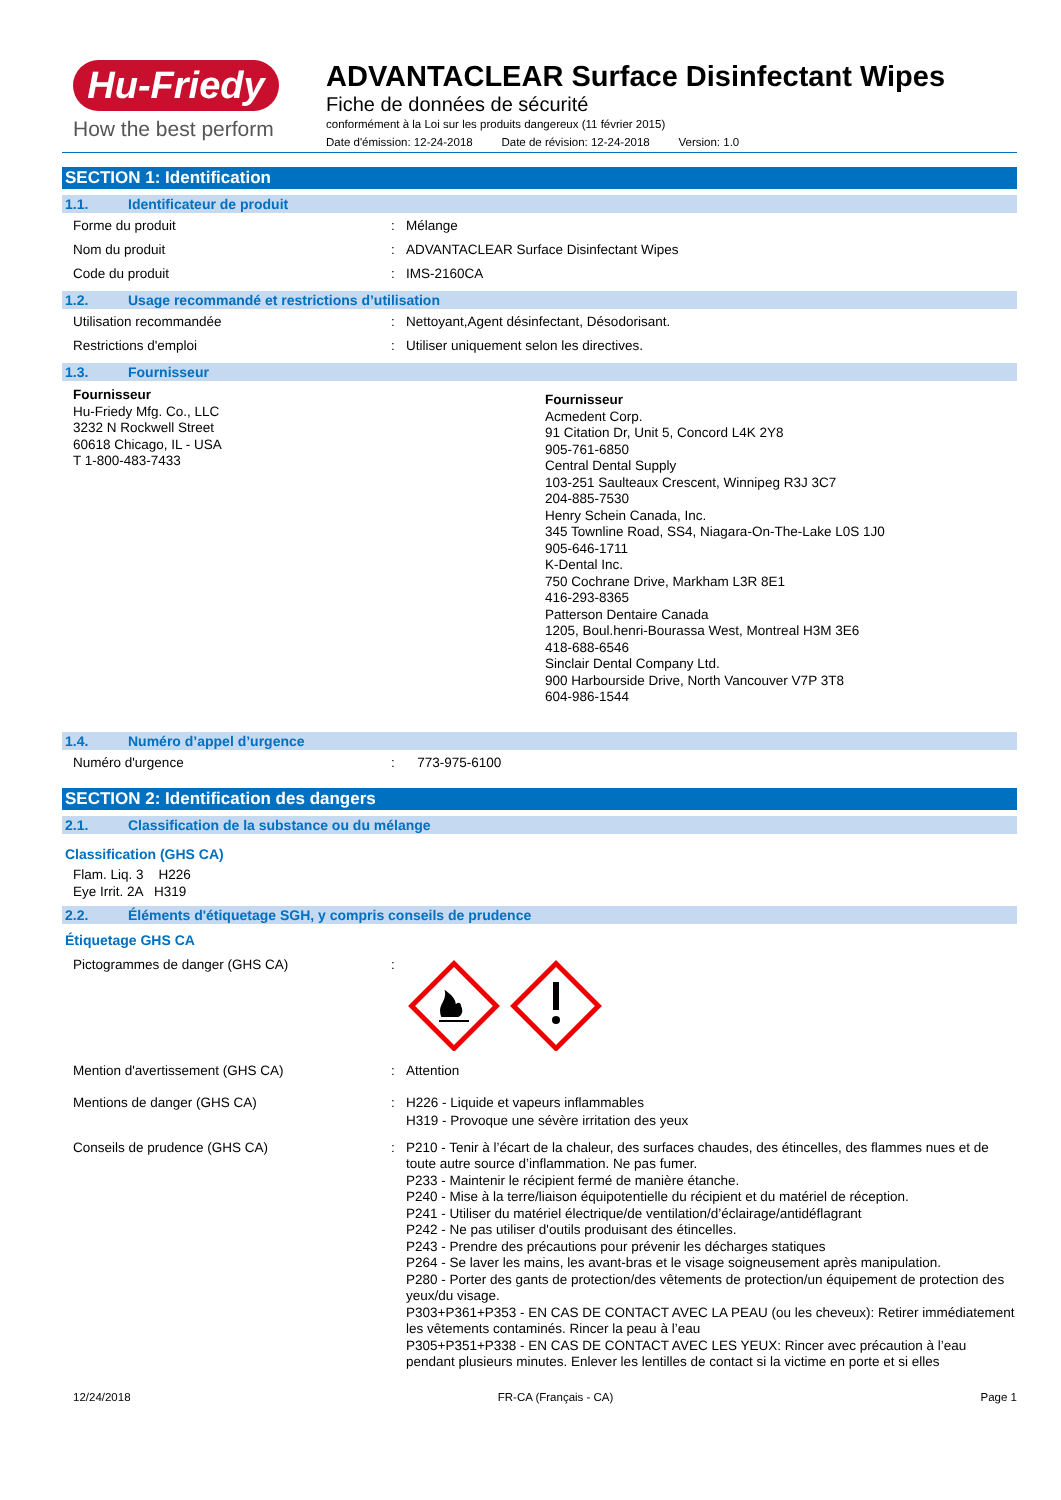Hu-Friedy
How the best perform
ADVANTACLEAR Surface Disinfectant Wipes
Fiche de données de sécurité
conformément à la Loi sur les produits dangereux (11 février 2015)
Date d'émission: 12-24-2018 Date de révision: 12-24-2018 Version: 1.0
SECTION 1: Identification
1.1. Identificateur de produit
Forme du produit : Mélange
Nom du produit : ADVANTACLEAR Surface Disinfectant Wipes
Code du produit : IMS-2160CA
1.2. Usage recommandé et restrictions d’utilisation
Utilisation recommandée : Nettoyant,Agent désinfectant, Désodorisant.
Restrictions d'emploi : Utiliser uniquement selon les directives.
1.3. Fournisseur
Fournisseur
Hu-Friedy Mfg. Co., LLC
3232 N Rockwell Street
60618 Chicago, IL - USA
T 1-800-483-7433
Fournisseur
Acmedent Corp.
91 Citation Dr, Unit 5, Concord L4K 2Y8
905-761-6850
Central Dental Supply
103-251 Saulteaux Crescent, Winnipeg R3J 3C7
204-885-7530
Henry Schein Canada, Inc.
345 Townline Road, SS4, Niagara-On-The-Lake L0S 1J0
905-646-1711
K-Dental Inc.
750 Cochrane Drive, Markham L3R 8E1
416-293-8365
Patterson Dentaire Canada
1205, Boul.henri-Bourassa West, Montreal H3M 3E6
418-688-6546
Sinclair Dental Company Ltd.
900 Harbourside Drive, North Vancouver V7P 3T8
604-986-1544
1.4. Numéro d’appel d’urgence
Numéro d'urgence : 773-975-6100
SECTION 2: Identification des dangers
2.1. Classification de la substance ou du mélange
Classification (GHS CA)
Flam. Liq. 3 H226
Eye Irrit. 2A H319
2.2. Éléments d'étiquetage SGH, y compris conseils de prudence
Étiquetage GHS CA
Pictogrammes de danger (GHS CA) :
Mention d'avertissement (GHS CA) : Attention
Mentions de danger (GHS CA) : H226 - Liquide et vapeurs inflammables
H319 - Provoque une sévère irritation des yeux
Conseils de prudence (GHS CA) : P210 - Tenir à l’écart de la chaleur, des surfaces chaudes, des étincelles, des flammes nues et de toute autre source d’inflammation. Ne pas fumer.
P233 - Maintenir le récipient fermé de manière étanche.
P240 - Mise à la terre/liaison équipotentielle du récipient et du matériel de réception.
P241 - Utiliser du matériel électrique/de ventilation/d’éclairage/antidéflagrant
P242 - Ne pas utiliser d'outils produisant des étincelles.
P243 - Prendre des précautions pour prévenir les décharges statiques
P264 - Se laver les mains, les avant-bras et le visage soigneusement après manipulation.
P280 - Porter des gants de protection/des vêtements de protection/un équipement de protection des yeux/du visage.
P303+P361+P353 - EN CAS DE CONTACT AVEC LA PEAU (ou les cheveux): Retirer immédiatement les vêtements contaminés. Rincer la peau à l’eau
P305+P351+P338 - EN CAS DE CONTACT AVEC LES YEUX: Rincer avec précaution à l’eau pendant plusieurs minutes. Enlever les lentilles de contact si la victime en porte et si elles
12/24/2018 FR-CA (Français - CA) Page 1